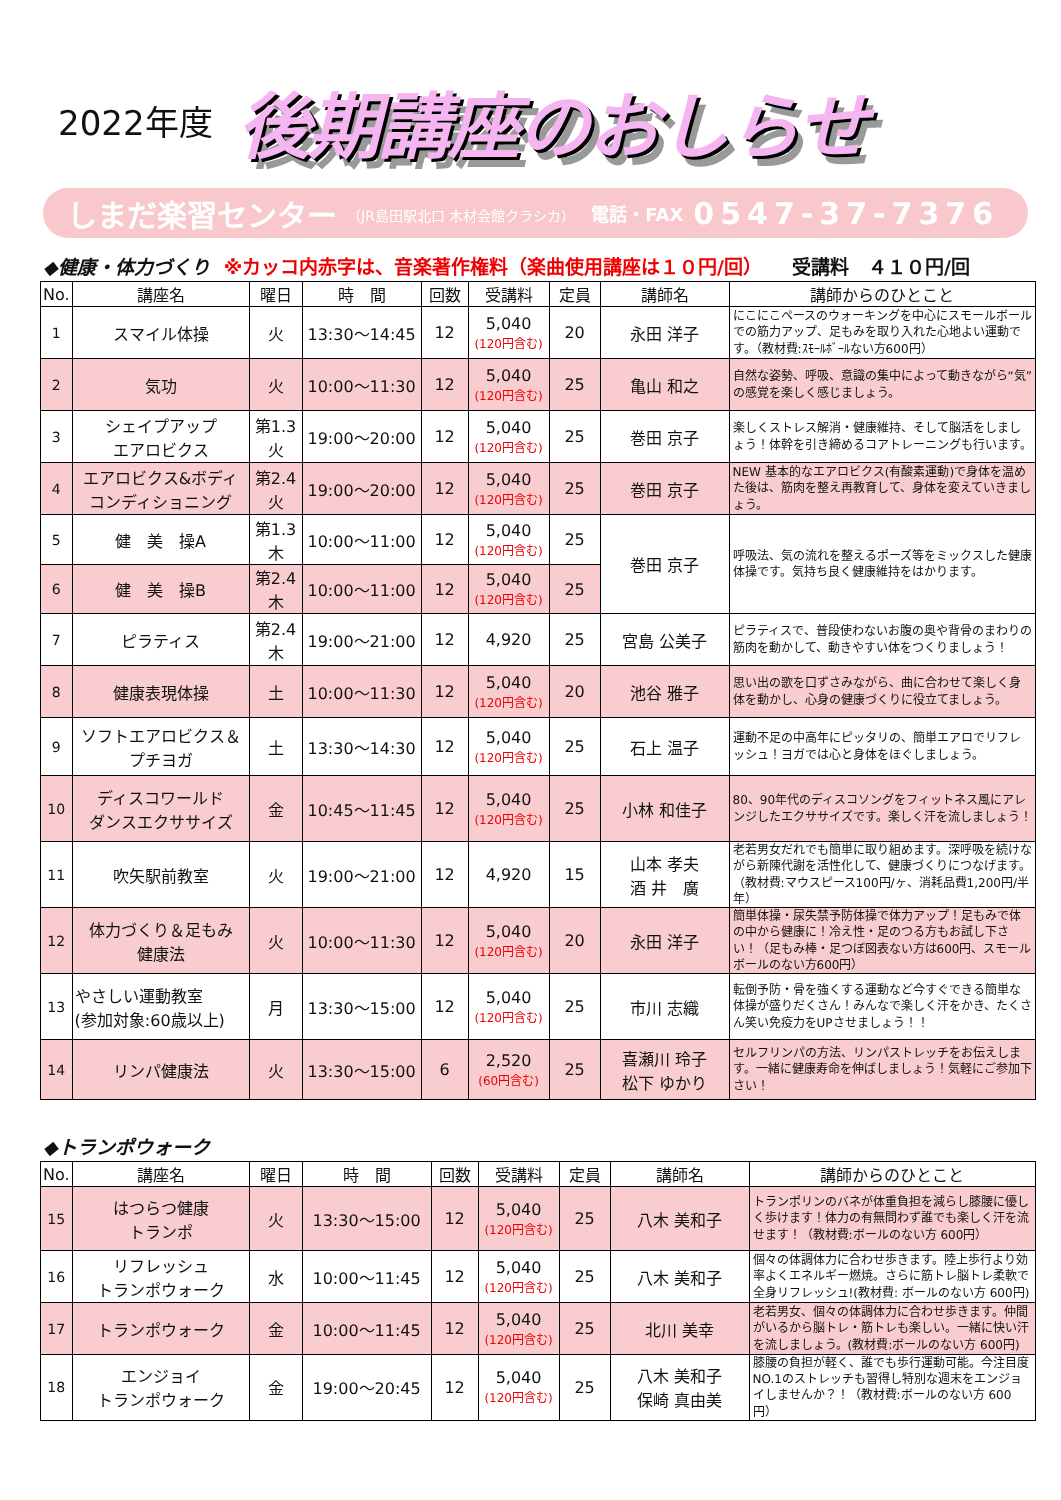2022年度
後期講座のおしらせ
しまだ楽習センター （JR島田駅北口 木材会館クラシカ） 電話・FAX 0547-37-7376
◆健康・体力づくり ※カッコ内赤字は、音楽著作権料（楽曲使用講座は１０円/回） 受講料　４１０円/回
| No. | 講座名 | 曜日 | 時 間 | 回数 | 受講料 | 定員 | 講師名 | 講師からのひとこと |
| --- | --- | --- | --- | --- | --- | --- | --- | --- |
| 1 | スマイル体操 | 火 | 13:30～14:45 | 12 | 5,040 (120円含む) | 20 | 永田 洋子 | にこにこペースのウォーキングを中心にスモールボールでの筋力アップ、足もみを取り入れた心地よい運動です。（教材費:ｽﾓｰﾙﾎﾞｰﾙない方600円） |
| 2 | 気功 | 火 | 10:00～11:30 | 12 | 5,040 (120円含む) | 25 | 亀山 和之 | 自然な姿勢、呼吸、意識の集中によって動きながら“気”の感覚を楽しく感じましょう。 |
| 3 | シェイプアップ エアロビクス | 第1.3 火 | 19:00～20:00 | 12 | 5,040 (120円含む) | 25 | 巻田 京子 | 楽しくストレス解消・健康維持、そして脳活をしましょう！体幹を引き締めるコアトレーニングも行います。 |
| 4 | エアロビクス&ボディ コンディショニング | 第2.4 火 | 19:00～20:00 | 12 | 5,040 (120円含む) | 25 | 巻田 京子 | NEW 基本的なエアロビクス(有酸素運動)で身体を温めた後は、筋肉を整え再教育して、身体を変えていきましょう。 |
| 5 | 健 美 操A | 第1.3 木 | 10:00～11:00 | 12 | 5,040 (120円含む) | 25 | 巻田 京子 | 呼吸法、気の流れを整えるポーズ等をミックスした健康体操です。気持ち良く健康維持をはかります。 |
| 6 | 健 美 操B | 第2.4 木 | 10:00～11:00 | 12 | 5,040 (120円含む) | 25 | | |
| 7 | ピラティス | 第2.4 木 | 19:00～21:00 | 12 | 4,920 | 25 | 宮島 公美子 | ピラティスで、普段使わないお腹の奥や背骨のまわりの筋肉を動かして、動きやすい体をつくりましょう！ |
| 8 | 健康表現体操 | 土 | 10:00～11:30 | 12 | 5,040 (120円含む) | 20 | 池谷 雅子 | 思い出の歌を口ずさみながら、曲に合わせて楽しく身体を動かし、心身の健康づくりに役立てましょう。 |
| 9 | ソフトエアロビクス＆ プチヨガ | 土 | 13:30～14:30 | 12 | 5,040 (120円含む) | 25 | 石上 温子 | 運動不足の中高年にピッタリの、簡単エアロでリフレッシュ！ヨガでは心と身体をほぐしましょう。 |
| 10 | ディスコワールド ダンスエクササイズ | 金 | 10:45～11:45 | 12 | 5,040 (120円含む) | 25 | 小林 和佳子 | 80、90年代のディスコソングをフィットネス風にアレンジしたエクササイズです。楽しく汗を流しましょう！ |
| 11 | 吹矢駅前教室 | 火 | 19:00～21:00 | 12 | 4,920 | 15 | 山本 孝夫 酒 井 廣 | 老若男女だれでも簡単に取り組めます。深呼吸を続けながら新陳代謝を活性化して、健康づくりにつなげます。（教材費:マウスピース100円/ヶ、消耗品費1,200円/半年） |
| 12 | 体力づくり＆足もみ 健康法 | 火 | 10:00～11:30 | 12 | 5,040 (120円含む) | 20 | 永田 洋子 | 簡単体操・尿失禁予防体操で体力アップ！足もみで体の中から健康に！冷え性・足のつる方もお試し下さい！（足もみ棒・足つぼ図表ない方は600円、スモールボールのない方600円） |
| 13 | やさしい運動教室 (参加対象:60歳以上) | 月 | 13:30～15:00 | 12 | 5,040 (120円含む) | 25 | 市川 志織 | 転倒予防・骨を強くする運動など今すぐできる簡単な体操が盛りだくさん！みんなで楽しく汗をかき、たくさん笑い免疫力をUPさせましょう！！ |
| 14 | リンパ健康法 | 火 | 13:30～15:00 | 6 | 2,520 (60円含む) | 25 | 喜瀬川 玲子 松下 ゆかり | セルフリンパの方法、リンパストレッチをお伝えします。一緒に健康寿命を伸ばしましょう！気軽にご参加下さい！ |
◆トランポウォーク
| No. | 講座名 | 曜日 | 時 間 | 回数 | 受講料 | 定員 | 講師名 | 講師からのひとこと |
| --- | --- | --- | --- | --- | --- | --- | --- | --- |
| 15 | はつらつ健康 トランポ | 火 | 13:30～15:00 | 12 | 5,040 (120円含む) | 25 | 八木 美和子 | トランポリンのバネが体重負担を減らし膝腰に優しく歩けます！体力の有無問わず誰でも楽しく汗を流せます！（教材費:ボールのない方 600円） |
| 16 | リフレッシュ トランポウォーク | 水 | 10:00～11:45 | 12 | 5,040 (120円含む) | 25 | 八木 美和子 | 個々の体調体力に合わせ歩きます。陸上歩行より効率よくエネルギー燃焼。さらに筋トレ脳トレ柔軟で全身リフレッシュ!(教材費: ボールのない方 600円) |
| 17 | トランポウォーク | 金 | 10:00～11:45 | 12 | 5,040 (120円含む) | 25 | 北川 美幸 | 老若男女、個々の体調体力に合わせ歩きます。仲間がいるから脳トレ・筋トレも楽しい。一緒に快い汗を流しましょう。(教材費:ボールのない方 600円) |
| 18 | エンジョイ トランポウォーク | 金 | 19:00～20:45 | 12 | 5,040 (120円含む) | 25 | 八木 美和子 保崎 真由美 | 膝腰の負担が軽く、誰でも歩行運動可能。今注目度NO.1のストレッチも習得し特別な週末をエンジョイしませんか？！（教材費:ボールのない方 600円） |